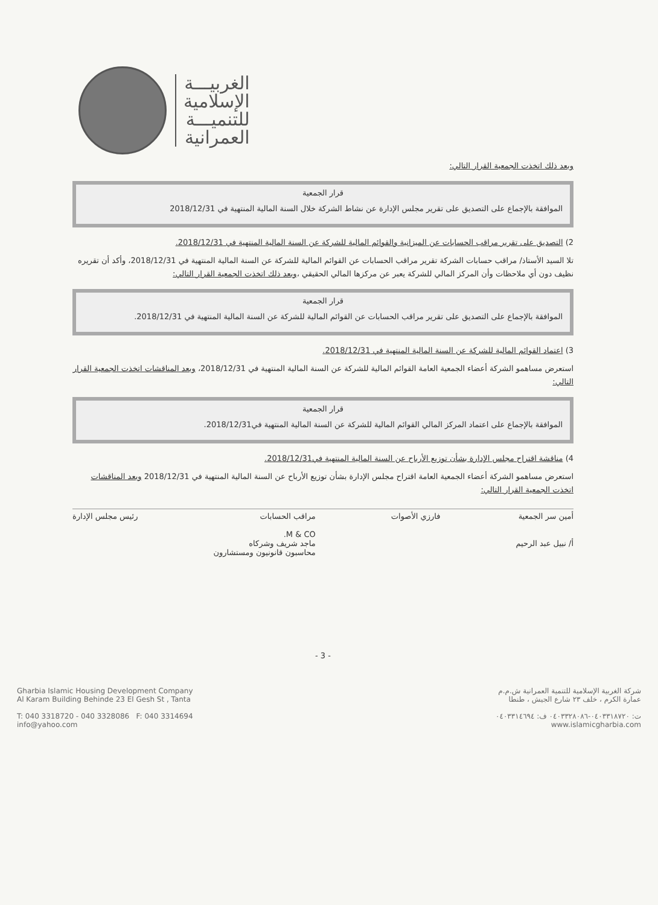الغربيـــة
الإسلامية
للتنميـــة
العمرانية
وبعد ذلك اتخذت الجمعية القرار التالي:
قرار الجمعية
الموافقة بالإجماع على التصديق على تقرير مجلس الإدارة عن نشاط الشركة خلال السنة المالية المنتهية في 2018/12/31
2) التصديق على تقرير مراقب الحسابات عن الميزانية والقوائم المالية للشركة عن السنة المالية المنتهية في 2018/12/31.
تلا السيد الأستاذ/ مراقب حسابات الشركة تقرير مراقب الحسابات عن القوائم المالية للشركة عن السنة المالية المنتهية في 2018/12/31، وأكد أن تقريره نظيف دون أي ملاحظات وأن المركز المالي للشركة يعبر عن مركزها المالي الحقيقي ،وبعد ذلك اتخذت الجمعية القرار التالي:
قرار الجمعية
الموافقة بالإجماع على التصديق على تقرير مراقب الحسابات عن القوائم المالية للشركة عن السنة المالية المنتهية في 2018/12/31.
3) اعتماد القوائم المالية للشركة عن السنة المالية المنتهية في 2018/12/31.
استعرض مساهمو الشركة أعضاء الجمعية العامة القوائم المالية للشركة عن السنة المالية المنتهية في 2018/12/31، وبعد المناقشات اتخذت الجمعية القرار التالي:
قرار الجمعية
الموافقة بالإجماع على اعتماد المركز المالي القوائم المالية للشركة عن السنة المالية المنتهية في2018/12/31.
4) مناقشة اقتراح مجلس الإدارة بشأن توزيع الأرباح عن السنة المالية المنتهية في2018/12/31.
استعرض مساهمو الشركة أعضاء الجمعية العامة اقتراح مجلس الإدارة بشأن توزيع الأرباح عن السنة المالية المنتهية في 2018/12/31 وبعد المناقشات اتخذت الجمعية القرار التالي:
أمين سر الجمعية
أ/ نبيل عبد الرحيم
فارزي الأصوات مراقب الحسابات
M & CO.
ماجد شريف وشركاه
محاسبون قانونيون ومستشارون
رئيس مجلس الإدارة
- 3 -
Gharbia Islamic Housing Development Company
Al Karam Building Behinde 23 El Gesh St , Tanta
T: 040 3318720 - 040 3328086 F: 040 3314694
info@yahoo.com
شركة الغربية الإسلامية للتنمية العمرانية ش.م.م
عمارة الكرم ، خلف ٢٣ شارع الجيش ، طنطا
ت: ٠٤٠٣٣١٨٧٢٠-٠٤٠٣٣٢٨٠٨٦ ف: ٠٤٠٣٣١٤٦٩٤
www.islamicgharbia.com